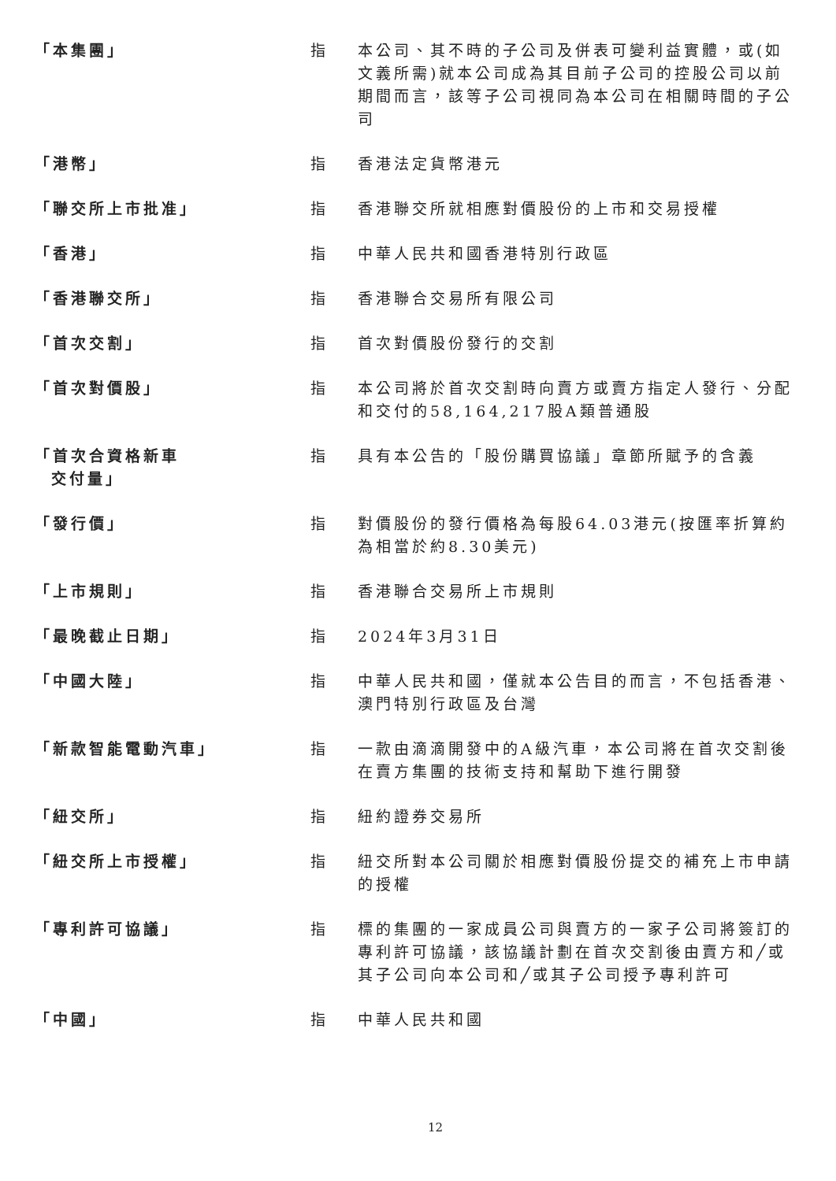| 「本集團」 | 指 | 本公司、其不時的子公司及併表可變利益實體，或(如文義所需)就本公司成為其目前子公司的控股公司以前期間而言，該等子公司視同為本公司在相關時間的子公司 |
| 「港幣」 | 指 | 香港法定貨幣港元 |
| 「聯交所上市批准」 | 指 | 香港聯交所就相應對價股份的上市和交易授權 |
| 「香港」 | 指 | 中華人民共和國香港特別行政區 |
| 「香港聯交所」 | 指 | 香港聯合交易所有限公司 |
| 「首次交割」 | 指 | 首次對價股份發行的交割 |
| 「首次對價股」 | 指 | 本公司將於首次交割時向賣方或賣方指定人發行、分配和交付的58,164,217股A類普通股 |
| 「首次合資格新車 交付量」 | 指 | 具有本公告的「股份購買協議」章節所賦予的含義 |
| 「發行價」 | 指 | 對價股份的發行價格為每股64.03港元(按匯率折算約為相當於約8.30美元) |
| 「上市規則」 | 指 | 香港聯合交易所上市規則 |
| 「最晚截止日期」 | 指 | 2024年3月31日 |
| 「中國大陸」 | 指 | 中華人民共和國，僅就本公告目的而言，不包括香港、澳門特別行政區及台灣 |
| 「新款智能電動汽車」 | 指 | 一款由滴滴開發中的A級汽車，本公司將在首次交割後在賣方集團的技術支持和幫助下進行開發 |
| 「紐交所」 | 指 | 紐約證券交易所 |
| 「紐交所上市授權」 | 指 | 紐交所對本公司關於相應對價股份提交的補充上市申請的授權 |
| 「專利許可協議」 | 指 | 標的集團的一家成員公司與賣方的一家子公司將簽訂的專利許可協議，該協議計劃在首次交割後由賣方和╱或其子公司向本公司和╱或其子公司授予專利許可 |
| 「中國」 | 指 | 中華人民共和國 |
12